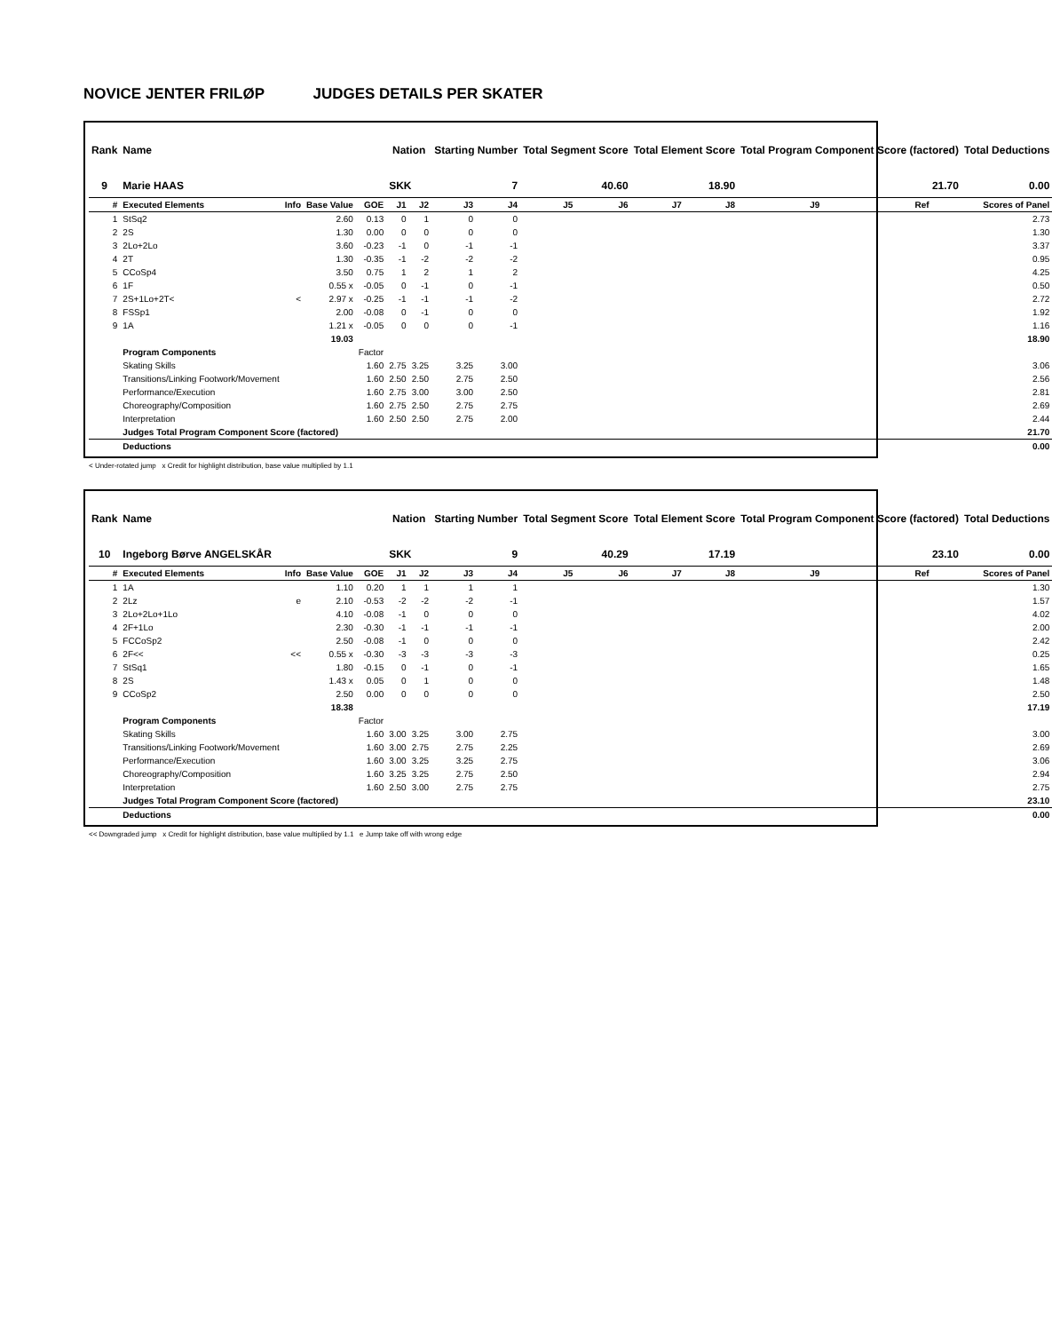NOVICE JENTER FRILØP JUDGES DETAILS PER SKATER
| Rank | Name | | | | Nation | | Starting Number | | Total Segment Score | | Total Element Score | | Total Program Component Score (factored) | | | Total Deductions |
| --- | --- | --- | --- | --- | --- | --- | --- | --- | --- | --- | --- | --- | --- | --- | --- | --- |
| 9 | Marie HAAS | | | | SKK | | 7 | | 40.60 | | 18.90 | | 21.70 | | | 0.00 |
| # | Executed Elements | Info | Base Value | GOE | J1 | J2 | J3 | J4 | J5 | J6 | J7 | J8 | J9 | Ref | | Scores of Panel |
| 1 | StSq2 | | 2.60 | 0.13 | 0 | 1 | 0 | 0 | | | | | | | | 2.73 |
| 2 | 2S | | 1.30 | 0.00 | 0 | 0 | 0 | 0 | | | | | | | | 1.30 |
| 3 | 2Lo+2Lo | | 3.60 | -0.23 | -1 | 0 | -1 | -1 | | | | | | | | 3.37 |
| 4 | 2T | | 1.30 | -0.35 | -1 | -2 | -2 | -2 | | | | | | | | 0.95 |
| 5 | CCoSp4 | | 3.50 | 0.75 | 1 | 2 | 1 | 2 | | | | | | | | 4.25 |
| 6 | 1F | | 0.55 x | -0.05 | 0 | -1 | 0 | -1 | | | | | | | | 0.50 |
| 7 | 2S+1Lo+2T< | < | 2.97 x | -0.25 | -1 | -1 | -1 | -2 | | | | | | | | 2.72 |
| 8 | FSSp1 | | 2.00 | -0.08 | 0 | -1 | 0 | 0 | | | | | | | | 1.92 |
| 9 | 1A | | 1.21 x | -0.05 | 0 | 0 | 0 | -1 | | | | | | | | 1.16 |
| | | | 19.03 | | | | | | | | | | | | | 18.90 |
| | Program Components | | | Factor | | | | | | | | | | | | |
| | Skating Skills | | | 1.60 | 2.75 | 3.25 | 3.25 | 3.00 | | | | | | | | 3.06 |
| | Transitions/Linking Footwork/Movement | | | 1.60 | 2.50 | 2.50 | 2.75 | 2.50 | | | | | | | | 2.56 |
| | Performance/Execution | | | 1.60 | 2.75 | 3.00 | 3.00 | 2.50 | | | | | | | | 2.81 |
| | Choreography/Composition | | | 1.60 | 2.75 | 2.50 | 2.75 | 2.75 | | | | | | | | 2.69 |
| | Interpretation | | | 1.60 | 2.50 | 2.50 | 2.75 | 2.00 | | | | | | | | 2.44 |
| | Judges Total Program Component Score (factored) | | | | | | | | | | | | | | | 21.70 |
| | Deductions | | | | | | | | | | | | | | | 0.00 |
< Under-rotated jump x Credit for highlight distribution, base value multiplied by 1.1
| Rank | Name | | | | Nation | | Starting Number | | Total Segment Score | | Total Element Score | | Total Program Component Score (factored) | | | Total Deductions |
| --- | --- | --- | --- | --- | --- | --- | --- | --- | --- | --- | --- | --- | --- | --- | --- | --- |
| 10 | Ingeborg Børve ANGELSKÅR | | | | SKK | | 9 | | 40.29 | | 17.19 | | 23.10 | | | 0.00 |
| # | Executed Elements | Info | Base Value | GOE | J1 | J2 | J3 | J4 | J5 | J6 | J7 | J8 | J9 | Ref | | Scores of Panel |
| 1 | 1A | | 1.10 | 0.20 | 1 | 1 | 1 | 1 | | | | | | | | 1.30 |
| 2 | 2Lz | e | 2.10 | -0.53 | -2 | -2 | -2 | -1 | | | | | | | | 1.57 |
| 3 | 2Lo+2Lo+1Lo | | 4.10 | -0.08 | -1 | 0 | 0 | 0 | | | | | | | | 4.02 |
| 4 | 2F+1Lo | | 2.30 | -0.30 | -1 | -1 | -1 | -1 | | | | | | | | 2.00 |
| 5 | FCCoSp2 | | 2.50 | -0.08 | -1 | 0 | 0 | 0 | | | | | | | | 2.42 |
| 6 | 2F<< | << | 0.55 x | -0.30 | -3 | -3 | -3 | -3 | | | | | | | | 0.25 |
| 7 | StSq1 | | 1.80 | -0.15 | 0 | -1 | 0 | -1 | | | | | | | | 1.65 |
| 8 | 2S | | 1.43 x | 0.05 | 0 | 1 | 0 | 0 | | | | | | | | 1.48 |
| 9 | CCoSp2 | | 2.50 | 0.00 | 0 | 0 | 0 | 0 | | | | | | | | 2.50 |
| | | | 18.38 | | | | | | | | | | | | | 17.19 |
| | Program Components | | | Factor | | | | | | | | | | | | |
| | Skating Skills | | | 1.60 | 3.00 | 3.25 | 3.00 | 2.75 | | | | | | | | 3.00 |
| | Transitions/Linking Footwork/Movement | | | 1.60 | 3.00 | 2.75 | 2.75 | 2.25 | | | | | | | | 2.69 |
| | Performance/Execution | | | 1.60 | 3.00 | 3.25 | 3.25 | 2.75 | | | | | | | | 3.06 |
| | Choreography/Composition | | | 1.60 | 3.25 | 3.25 | 2.75 | 2.50 | | | | | | | | 2.94 |
| | Interpretation | | | 1.60 | 2.50 | 3.00 | 2.75 | 2.75 | | | | | | | | 2.75 |
| | Judges Total Program Component Score (factored) | | | | | | | | | | | | | | | 23.10 |
| | Deductions | | | | | | | | | | | | | | | 0.00 |
<< Downgraded jump x Credit for highlight distribution, base value multiplied by 1.1 e Jump take off with wrong edge